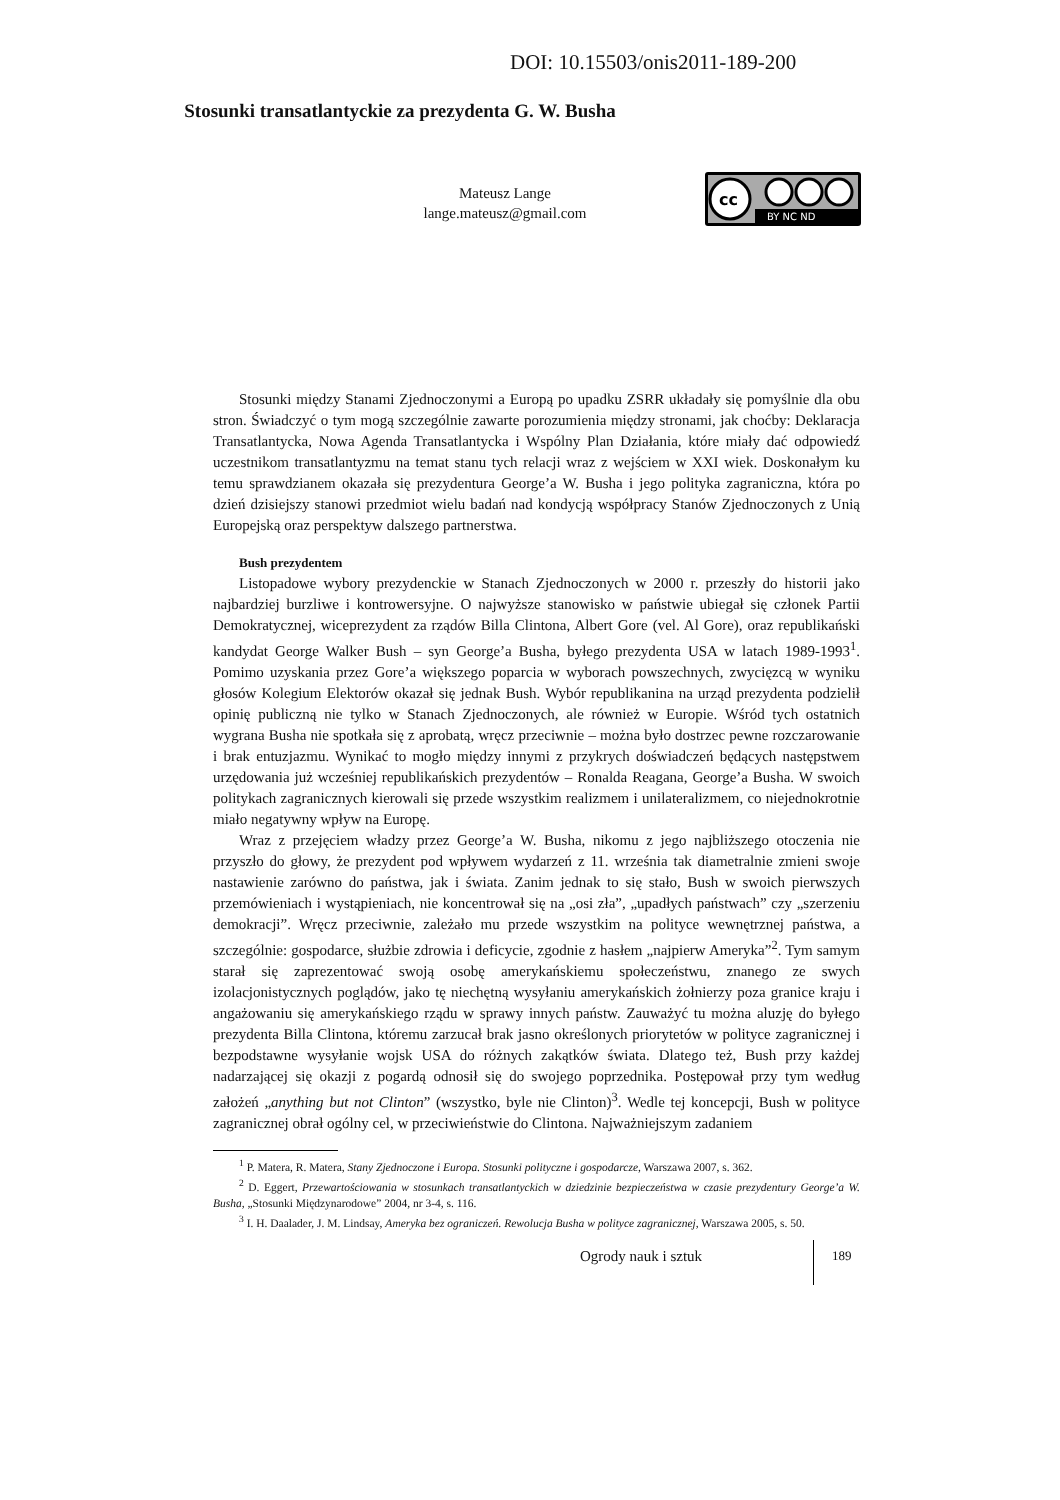DOI: 10.15503/onis2011-189-200
Stosunki transatlantyckie za prezydenta G. W. Busha
Mateusz Lange
lange.mateusz@gmail.com
cc
BY NC ND
Stosunki między Stanami Zjednoczonymi a Europą po upadku ZSRR układały się pomyślnie dla obu stron. Świadczyć o tym mogą szczególnie zawarte porozumienia między stronami, jak choćby: Deklaracja Transatlantycka, Nowa Agenda Transatlantycka i Wspólny Plan Działania, które miały dać odpowiedź uczestnikom transatlantyzmu na temat stanu tych relacji wraz z wejściem w XXI wiek. Doskonałym ku temu sprawdzianem okazała się prezydentura George’a W. Busha i jego polityka zagraniczna, która po dzień dzisiejszy stanowi przedmiot wielu badań nad kondycją współpracy Stanów Zjednoczonych z Unią Europejską oraz perspektyw dalszego partnerstwa.
Bush prezydentem
Listopadowe wybory prezydenckie w Stanach Zjednoczonych w 2000 r. przeszły do historii jako najbardziej burzliwe i kontrowersyjne. O najwyższe stanowisko w państwie ubiegał się członek Partii Demokratycznej, wiceprezydent za rządów Billa Clintona, Albert Gore (vel. Al Gore), oraz republikański kandydat George Walker Bush – syn George’a Busha, byłego prezydenta USA w latach 1989-1993<sup>1</sup>. Pomimo uzyskania przez Gore’a większego poparcia w wyborach powszechnych, zwycięzcą w wyniku głosów Kolegium Elektorów okazał się jednak Bush. Wybór republikanina na urząd prezydenta podzielił opinię publiczną nie tylko w Stanach Zjednoczonych, ale również w Europie. Wśród tych ostatnich wygrana Busha nie spotkała się z aprobatą, wręcz przeciwnie – można było dostrzec pewne rozczarowanie i brak entuzjazmu. Wynikać to mogło między innymi z przykrych doświadczeń będących następstwem urzędowania już wcześniej republikańskich prezydentów – Ronalda Reagana, George’a Busha. W swoich politykach zagranicznych kierowali się przede wszystkim realizmem i unilateralizmem, co niejednokrotnie miało negatywny wpływ na Europę.
Wraz z przejęciem władzy przez George’a W. Busha, nikomu z jego najbliższego otoczenia nie przyszło do głowy, że prezydent pod wpływem wydarzeń z 11. września tak diametralnie zmieni swoje nastawienie zarówno do państwa, jak i świata. Zanim jednak to się stało, Bush w swoich pierwszych przemówieniach i wystąpieniach, nie koncentrował się na „osi zła”, „upadłych państwach” czy „szerzeniu demokracji”. Wręcz przeciwnie, zależało mu przede wszystkim na polityce wewnętrznej państwa, a szczególnie: gospodarce, służbie zdrowia i deficycie, zgodnie z hasłem „najpierw Ameryka”<sup>2</sup>. Tym samym starał się zaprezentować swoją osobę amerykańskiemu społeczeństwu, znanego ze swych izolacjonistycznych poglądów, jako tę niechętną wysyłaniu amerykańskich żołnierzy poza granice kraju i angażowaniu się amerykańskiego rządu w sprawy innych państw. Zauważyć tu można aluzję do byłego prezydenta Billa Clintona, któremu zarzucał brak jasno określonych priorytetów w polityce zagranicznej i bezpodstawne wysyłanie wojsk USA do różnych zakątków świata. Dlatego też, Bush przy każdej nadarzającej się okazji z pogardą odnosił się do swojego poprzednika. Postępował przy tym według założeń „anything but not Clinton” (wszystko, byle nie Clinton)<sup>3</sup>. Wedle tej koncepcji, Bush w polityce zagranicznej obrał ogólny cel, w przeciwieństwie do Clintona. Najważniejszym zadaniem
<sup>1</sup> P. Matera, R. Matera, Stany Zjednoczone i Europa. Stosunki polityczne i gospodarcze, Warszawa 2007, s. 362.
<sup>2</sup> D. Eggert, Przewartościowania w stosunkach transatlantyckich w dziedzinie bezpieczeństwa w czasie prezydentury George’a W. Busha, „Stosunki Międzynarodowe” 2004, nr 3-4, s. 116.
<sup>3</sup> I. H. Daalader, J. M. Lindsay, Ameryka bez ograniczeń. Rewolucja Busha w polityce zagranicznej, Warszawa 2005, s. 50.
Ogrody nauk i sztuk 189